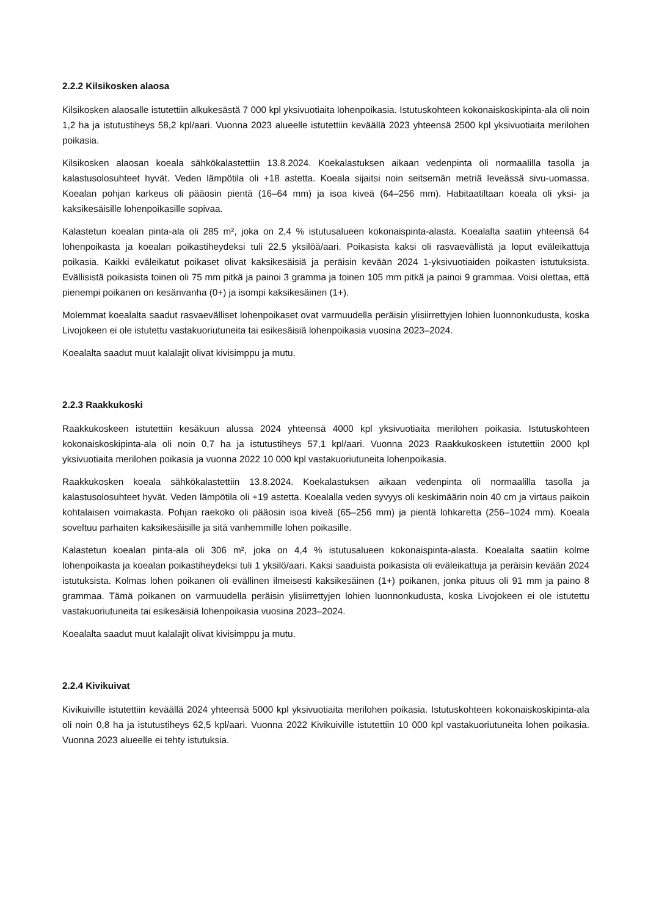2.2.2 Kilsikosken alaosa
Kilsikosken alaosalle istutettiin alkukesästä 7 000 kpl yksivuotiaita lohenpoikasia. Istutuskohteen kokonaiskoskipinta-ala oli noin 1,2 ha ja istutustiheys 58,2 kpl/aari. Vuonna 2023 alueelle istutettiin keväällä 2023 yhteensä 2500 kpl yksivuotiaita merilohen poikasia.
Kilsikosken alaosan koeala sähkökalastettiin 13.8.2024. Koekalastuksen aikaan vedenpinta oli normaalilla tasolla ja kalastusolosuhteet hyvät. Veden lämpötila oli +18 astetta. Koeala sijaitsi noin seitsemän metriä leveässä sivu-uomassa. Koealan pohjan karkeus oli pääosin pientä (16–64 mm) ja isoa kiveä (64–256 mm). Habitaatiltaan koeala oli yksi- ja kaksikesäisille lohenpoikasille sopivaa.
Kalastetun koealan pinta-ala oli 285 m², joka on 2,4 % istutusalueen kokonaispinta-alasta. Koealalta saatiin yhteensä 64 lohenpoikasta ja koealan poikastiheydeksi tuli 22,5 yksilöä/aari. Poikasista kaksi oli rasvaevällistä ja loput eväleikattuja poikasia. Kaikki eväleikatut poikaset olivat kaksikesäisiä ja peräisin kevään 2024 1-yksivuotiaiden poikasten istutuksista. Evällisistä poikasista toinen oli 75 mm pitkä ja painoi 3 gramma ja toinen 105 mm pitkä ja painoi 9 grammaa. Voisi olettaa, että pienempi poikanen on kesänvanha (0+) ja isompi kaksikesäinen (1+).
Molemmat koealalta saadut rasvaevälliset lohenpoikaset ovat varmuudella peräisin ylisiirrettyjen lohien luonnonkudusta, koska Livojokeen ei ole istutettu vastakuoriutuneita tai esikesäisiä lohenpoikasia vuosina 2023–2024.
Koealalta saadut muut kalalajit olivat kivisimppu ja mutu.
2.2.3 Raakkukoski
Raakkukoskeen istutettiin kesäkuun alussa 2024 yhteensä 4000 kpl yksivuotiaita merilohen poikasia. Istutuskohteen kokonaiskoskipinta-ala oli noin 0,7 ha ja istutustiheys 57,1 kpl/aari. Vuonna 2023 Raakkukoskeen istutettiin 2000 kpl yksivuotiaita merilohen poikasia ja vuonna 2022 10 000 kpl vastakuoriutuneita lohenpoikasia.
Raakkukosken koeala sähkökalastettiin 13.8.2024. Koekalastuksen aikaan vedenpinta oli normaalilla tasolla ja kalastusolosuhteet hyvät. Veden lämpötila oli +19 astetta. Koealalla veden syvyys oli keskimäärin noin 40 cm ja virtaus paikoin kohtalaisen voimakasta. Pohjan raekoko oli pääosin isoa kiveä (65–256 mm) ja pientä lohkaretta (256–1024 mm). Koeala soveltuu parhaiten kaksikesäisille ja sitä vanhemmille lohen poikasille.
Kalastetun koealan pinta-ala oli 306 m², joka on 4,4 % istutusalueen kokonaispinta-alasta. Koealalta saatiin kolme lohenpoikasta ja koealan poikastiheydeksi tuli 1 yksilö/aari. Kaksi saaduista poikasista oli eväleikattuja ja peräisin kevään 2024 istutuksista. Kolmas lohen poikanen oli evällinen ilmeisesti kaksikesäinen (1+) poikanen, jonka pituus oli 91 mm ja paino 8 grammaa. Tämä poikanen on varmuudella peräisin ylisiirrettyjen lohien luonnonkudusta, koska Livojokeen ei ole istutettu vastakuoriutuneita tai esikesäisiä lohenpoikasia vuosina 2023–2024.
Koealalta saadut muut kalalajit olivat kivisimppu ja mutu.
2.2.4 Kivikuivat
Kivikuiville istutettiin keväällä 2024 yhteensä 5000 kpl yksivuotiaita merilohen poikasia. Istutuskohteen kokonaiskoskipinta-ala oli noin 0,8 ha ja istutustiheys 62,5 kpl/aari. Vuonna 2022 Kivikuiville istutettiin 10 000 kpl vastakuoriutuneita lohen poikasia. Vuonna 2023 alueelle ei tehty istutuksia.